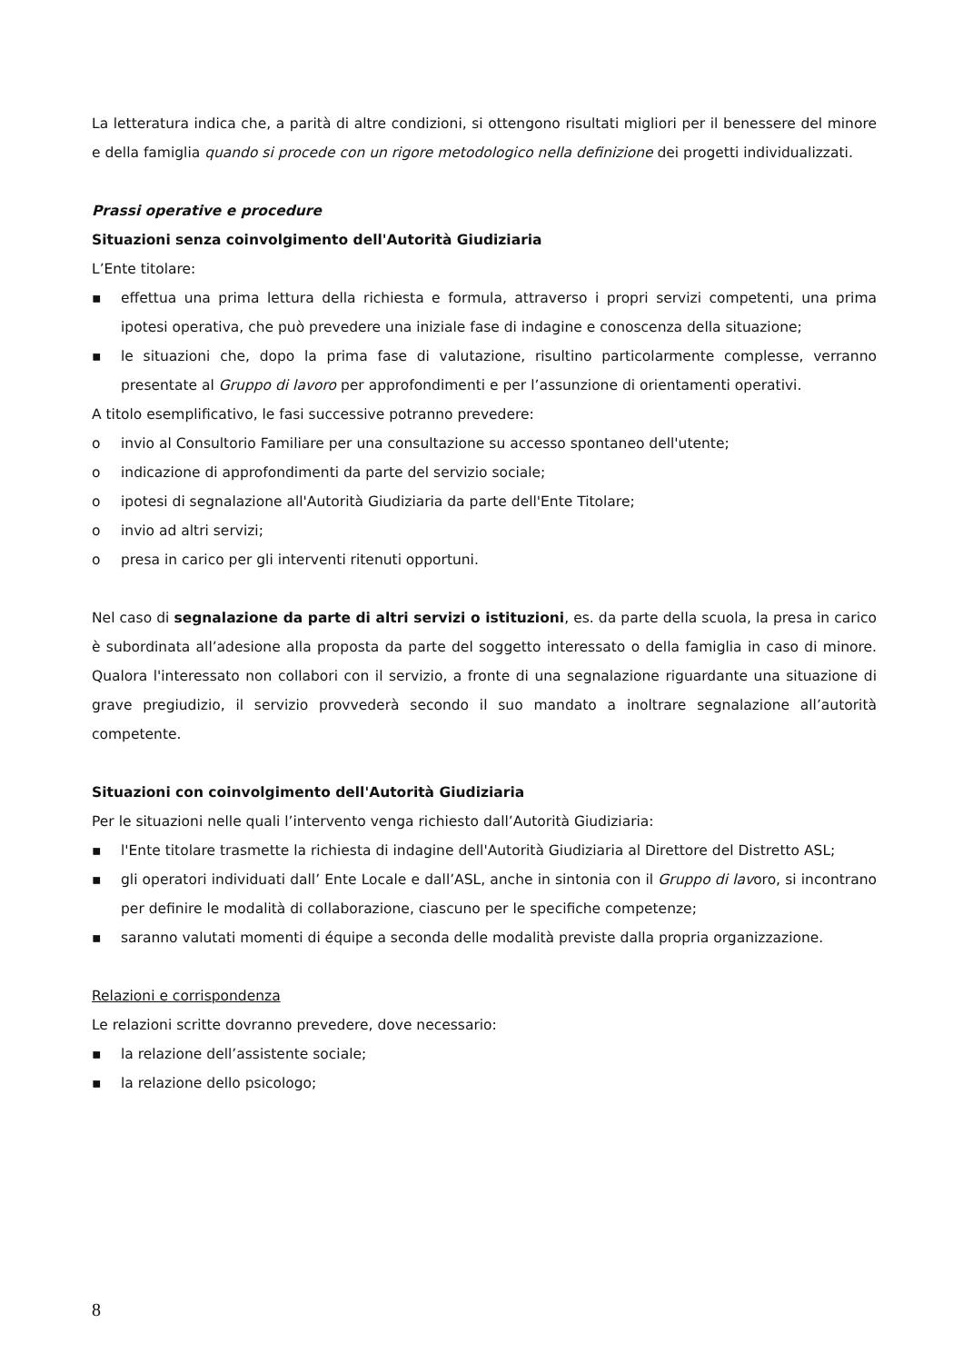La letteratura indica che, a parità di altre condizioni, si ottengono risultati migliori per il benessere del minore e della famiglia quando si procede con un rigore metodologico nella definizione dei progetti individualizzati.
Prassi operative e procedure
Situazioni senza coinvolgimento dell'Autorità Giudiziaria
L’Ente titolare:
▪ effettua una prima lettura della richiesta e formula, attraverso i propri servizi competenti, una prima ipotesi operativa, che può prevedere una iniziale fase di indagine e conoscenza della situazione;
▪ le situazioni che, dopo la prima fase di valutazione, risultino particolarmente complesse, verranno presentate al Gruppo di lavoro per approfondimenti e per l’assunzione di orientamenti operativi.
A titolo esemplificativo, le fasi successive potranno prevedere:
o invio al Consultorio Familiare per una consultazione su accesso spontaneo dell'utente;
o indicazione di approfondimenti da parte del servizio sociale;
o ipotesi di segnalazione all'Autorità Giudiziaria da parte dell'Ente Titolare;
o invio ad altri servizi;
o presa in carico per gli interventi ritenuti opportuni.
Nel caso di segnalazione da parte di altri servizi o istituzioni, es. da parte della scuola, la presa in carico è subordinata all’adesione alla proposta da parte del soggetto interessato o della famiglia in caso di minore. Qualora l'interessato non collabori con il servizio, a fronte di una segnalazione riguardante una situazione di grave pregiudizio, il servizio provvederà secondo il suo mandato a inoltrare segnalazione all’autorità competente.
Situazioni con coinvolgimento dell'Autorità Giudiziaria
Per le situazioni nelle quali l’intervento venga richiesto dall’Autorità Giudiziaria:
▪ l'Ente titolare trasmette la richiesta di indagine dell'Autorità Giudiziaria al Direttore del Distretto ASL;
▪ gli operatori individuati dall’ Ente Locale e dall’ASL, anche in sintonia con il Gruppo di lavoro, si incontrano per definire le modalità di collaborazione, ciascuno per le specifiche competenze;
▪ saranno valutati momenti di équipe a seconda delle modalità previste dalla propria organizzazione.
Relazioni e corrispondenza
Le relazioni scritte dovranno prevedere, dove necessario:
▪ la relazione dell’assistente sociale;
▪ la relazione dello psicologo;
8